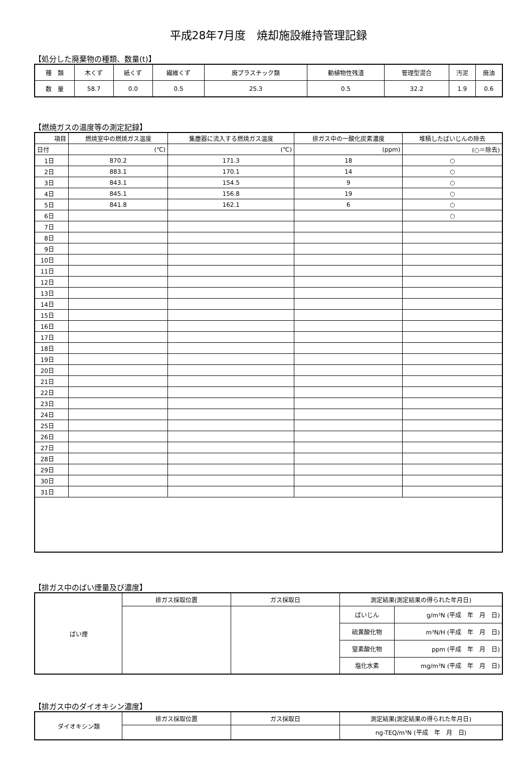平成28年7月度　焼却施設維持管理記録
【処分した廃棄物の種類、数量(t)】
| 種 類 | 木くず | 紙くず | 繊維くず | 廃プラスチック類 | 動植物性残渣 | 管理型混合 | 汚泥 | 廃油 |
| 数 量 | 58.7 | 0.0 | 0.5 | 25.3 | 0.5 | 32.2 | 1.9 | 0.6 |
【燃焼ガスの温度等の測定記録】
| 項目 | 燃焼室中の燃焼ガス温度 | 集塵器に流入する燃焼ガス温度 | 排ガス中の一酸化炭素濃度 | 堆積したばいじんの除去 |
| 日付 | (℃) | (℃) | (ppm) | (○＝除去) |
| 1日 | 870.2 | 171.3 | 18 | ○ |
| 2日 | 883.1 | 170.1 | 14 | ○ |
| 3日 | 843.1 | 154.5 | 9 | ○ |
| 4日 | 845.1 | 156.8 | 19 | ○ |
| 5日 | 841.8 | 162.1 | 6 | ○ |
| 6日 | | | | ○ |
| 7日 | | | | |
| 8日 | | | | |
| 9日 | | | | |
| 10日 | | | | |
| 11日 | | | | |
| 12日 | | | | |
| 13日 | | | | |
| 14日 | | | | |
| 15日 | | | | |
| 16日 | | | | |
| 17日 | | | | |
| 18日 | | | | |
| 19日 | | | | |
| 20日 | | | | |
| 21日 | | | | |
| 22日 | | | | |
| 23日 | | | | |
| 24日 | | | | |
| 25日 | | | | |
| 26日 | | | | |
| 27日 | | | | |
| 28日 | | | | |
| 29日 | | | | |
| 30日 | | | | |
| 31日 | | | | |
【排ガス中のばい煙量及び濃度】
| ばい煙 | 排ガス採取位置 | ガス採取日 | 測定結果(測定結果の得られた年月日) | |
| | | | ばいじん | g/m³N (平成 年 月 日) |
| | | | 硫黄酸化物 | m³N/H (平成 年 月 日) |
| | | | 窒素酸化物 | ppm (平成 年 月 日) |
| | | | 塩化水素 | mg/m³N (平成 年 月 日) |
【排ガス中のダイオキシン濃度】
| ダイオキシン類 | 排ガス採取位置 | ガス採取日 | 測定結果(測定結果の得られた年月日) |
| | | | ng-TEQ/m³N (平成 年 月 日) |